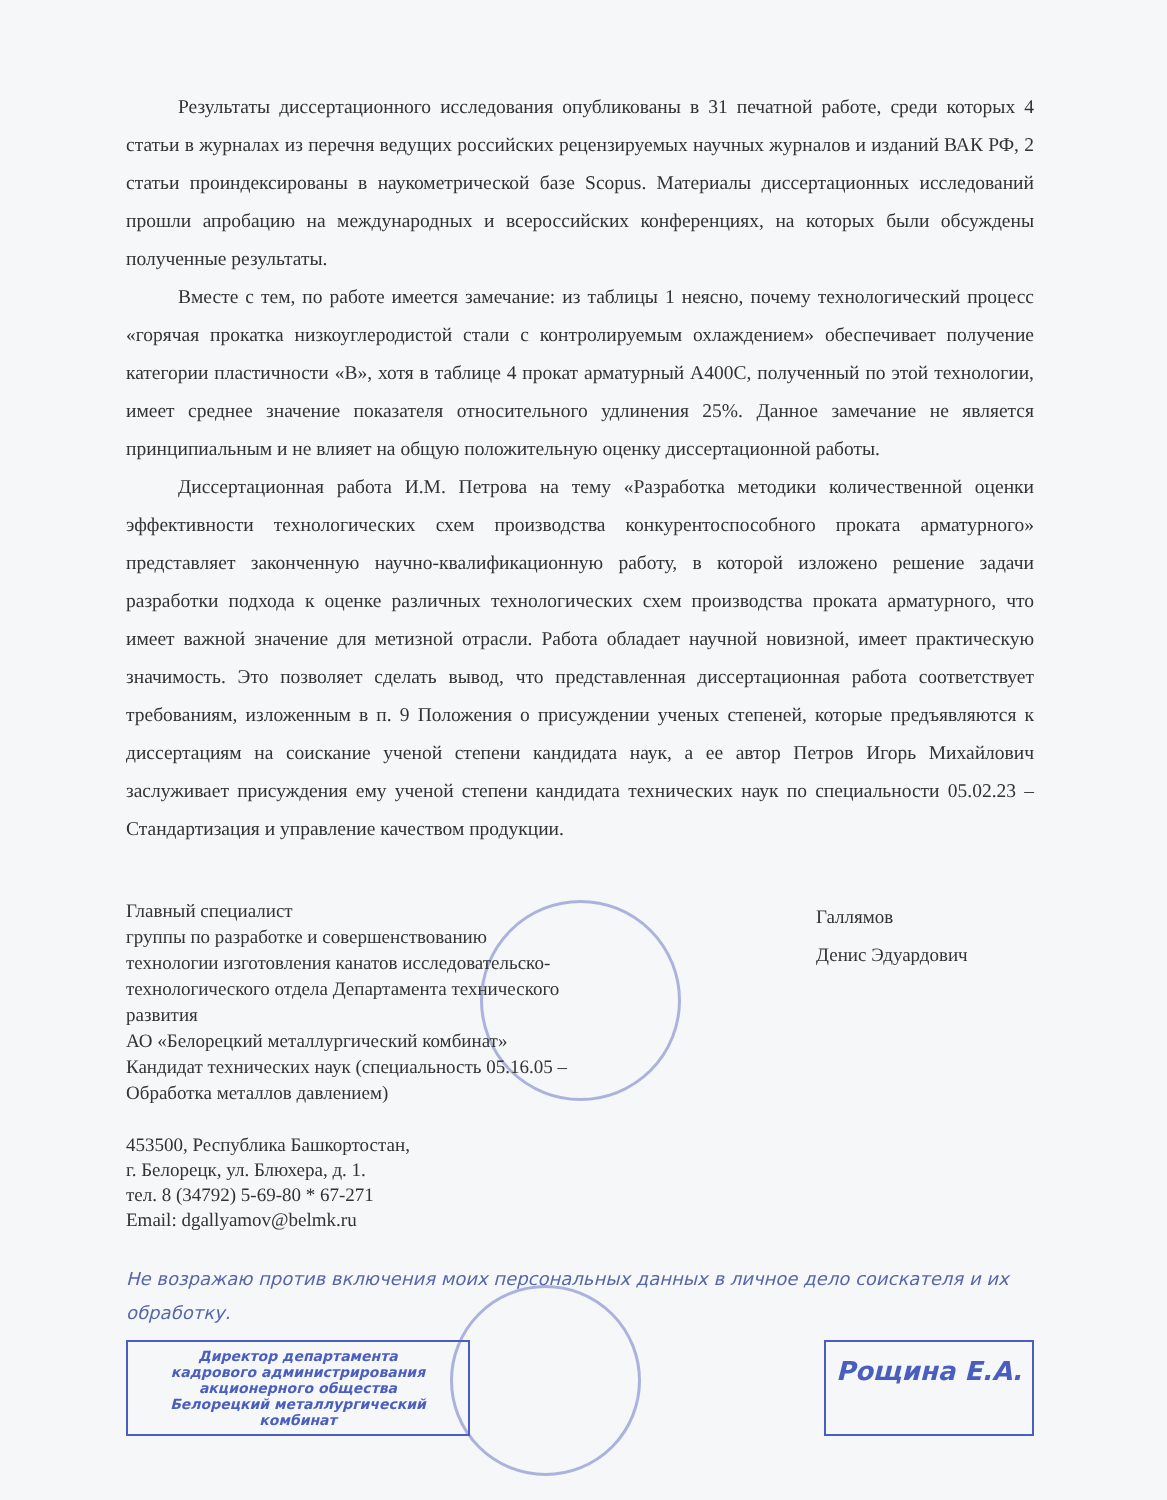Результаты диссертационного исследования опубликованы в 31 печатной работе, среди которых 4 статьи в журналах из перечня ведущих российских рецензируемых научных журналов и изданий ВАК РФ, 2 статьи проиндексированы в наукометрической базе Scopus. Материалы диссертационных исследований прошли апробацию на международных и всероссийских конференциях, на которых были обсуждены полученные результаты.
Вместе с тем, по работе имеется замечание: из таблицы 1 неясно, почему технологический процесс «горячая прокатка низкоуглеродистой стали с контролируемым охлаждением» обеспечивает получение категории пластичности «В», хотя в таблице 4 прокат арматурный А400С, полученный по этой технологии, имеет среднее значение показателя относительного удлинения 25%. Данное замечание не является принципиальным и не влияет на общую положительную оценку диссертационной работы.
Диссертационная работа И.М. Петрова на тему «Разработка методики количественной оценки эффективности технологических схем производства конкурентоспособного проката арматурного» представляет законченную научно-квалификационную работу, в которой изложено решение задачи разработки подхода к оценке различных технологических схем производства проката арматурного, что имеет важной значение для метизной отрасли. Работа обладает научной новизной, имеет практическую значимость. Это позволяет сделать вывод, что представленная диссертационная работа соответствует требованиям, изложенным в п. 9 Положения о присуждении ученых степеней, которые предъявляются к диссертациям на соискание ученой степени кандидата наук, а ее автор Петров Игорь Михайлович заслуживает присуждения ему ученой степени кандидата технических наук по специальности 05.02.23 – Стандартизация и управление качеством продукции.
Главный специалист
группы по разработке и совершенствованию технологии изготовления канатов исследовательско-технологического отдела Департамента технического развития
АО «Белорецкий металлургический комбинат»
Кандидат технических наук (специальность 05.16.05 – Обработка металлов давлением)
Галлямов
Денис Эдуардович
453500, Республика Башкортостан,
г. Белорецк, ул. Блюхера, д. 1.
тел. 8 (34792) 5-69-80 * 67-271
Email: dgallyamov@belmk.ru
Не возражаю против включения моих персональных данных в личное дело соискателя и их обработку.
Директор департамента
кадрового администрирования
акционерного общества
Белорецкий металлургический комбинат
Рощина Е.А.